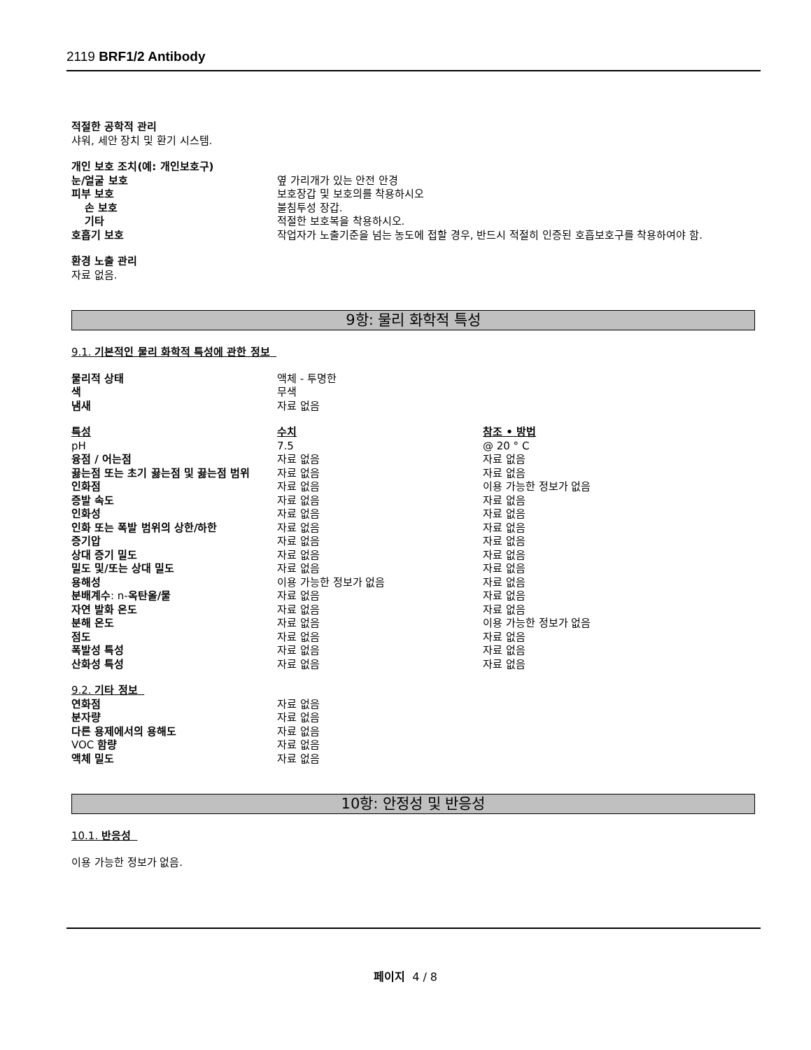2119 BRF1/2 Antibody
적절한 공학적 관리
샤워, 세안 장치 및 환기 시스템.
| 개인 보호 조치(예: 개인보호구) | |
| 눈/얼굴 보호 | 옆 가리개가 있는 안전 안경 |
| 피부 보호 | 보호장갑 및 보호의를 착용하시오 |
| 손 보호 | 불침투성 장갑. |
| 기타 | 적절한 보호복을 착용하시오. |
| 호흡기 보호 | 작업자가 노출기준을 넘는 농도에 접할 경우, 반드시 적절히 인증된 호흡보호구를 착용하여야 함. |
환경 노출 관리
자료 없음.
9항: 물리 화학적 특성
9.1. 기본적인 물리 화학적 특성에 관한 정보
| 물리적 상태 | 액체 - 투명한 |
| 색 | 무색 |
| 냄새 | 자료 없음 |
| 특성 | 수치 | 참조 • 방법 |
| pH | 7.5 | @ 20 ° C |
| 융점 / 어는점 | 자료 없음 | 자료 없음 |
| 끓는점 또는 초기 끓는점 및 끓는점 범위 | 자료 없음 | 자료 없음 |
| 인화점 | 자료 없음 | 이용 가능한 정보가 없음 |
| 증발 속도 | 자료 없음 | 자료 없음 |
| 인화성 | 자료 없음 | 자료 없음 |
| 인화 또는 폭발 범위의 상한/하한 | 자료 없음 | 자료 없음 |
| 증기압 | 자료 없음 | 자료 없음 |
| 상대 증기 밀도 | 자료 없음 | 자료 없음 |
| 밀도 및/또는 상대 밀도 | 자료 없음 | 자료 없음 |
| 용해성 | 이용 가능한 정보가 없음 | 자료 없음 |
| 분배계수 : n- 옥탄올/물 | 자료 없음 | 자료 없음 |
| 자연 발화 온도 | 자료 없음 | 자료 없음 |
| 분해 온도 | 자료 없음 | 이용 가능한 정보가 없음 |
| 점도 | 자료 없음 | 자료 없음 |
| 폭발성 특성 | 자료 없음 | 자료 없음 |
| 산화성 특성 | 자료 없음 | 자료 없음 |
9.2. 기타 정보
| 연화점 | 자료 없음 |
| 분자량 | 자료 없음 |
| 다른 용제에서의 용해도 | 자료 없음 |
| VOC 함량 | 자료 없음 |
| 액체 밀도 | 자료 없음 |
10항: 안정성 및 반응성
10.1. 반응성
이용 가능한 정보가 없음.
페이지 4 / 8